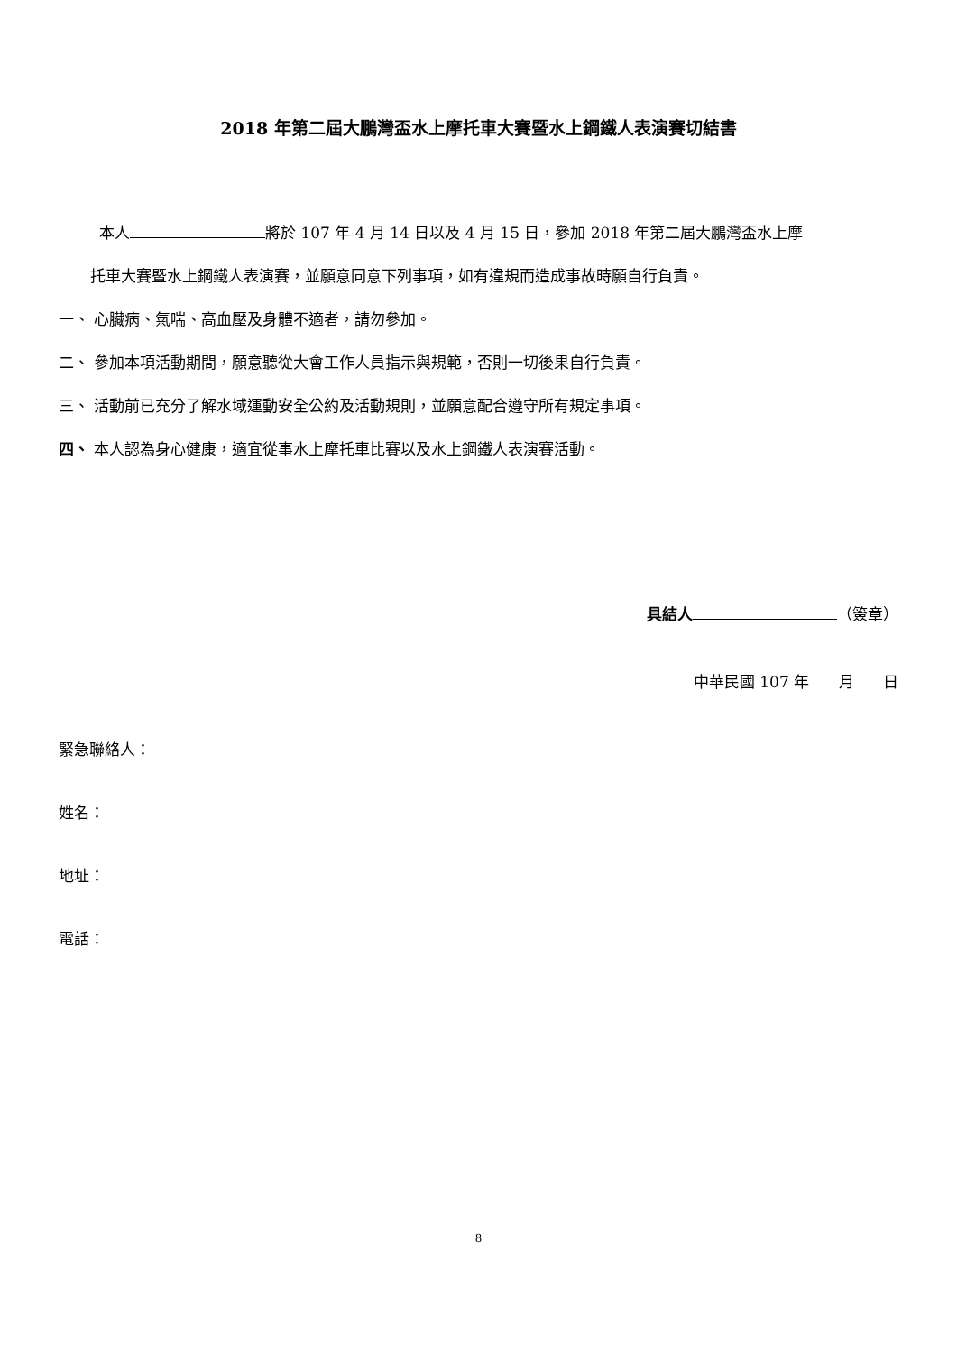2018 年第二屆大鵬灣盃水上摩托車大賽暨水上鋼鐵人表演賽切結書
本人 將於 107 年 4 月 14 日以及 4 月 15 日，參加 2018 年第二屆大鵬灣盃水上摩
托車大賽暨水上鋼鐵人表演賽，並願意同意下列事項，如有違規而造成事故時願自行負責。
一、 心臟病、氣喘、高血壓及身體不適者，請勿參加。
二、 參加本項活動期間，願意聽從大會工作人員指示與規範，否則一切後果自行負責。
三、 活動前已充分了解水域運動安全公約及活動規則，並願意配合遵守所有規定事項。
四、 本人認為身心健康，適宜從事水上摩托車比賽以及水上鋼鐵人表演賽活動。
具結人 （簽章）
中華民國 107 年 月 日
緊急聯絡人：
姓名：
地址：
電話：
8